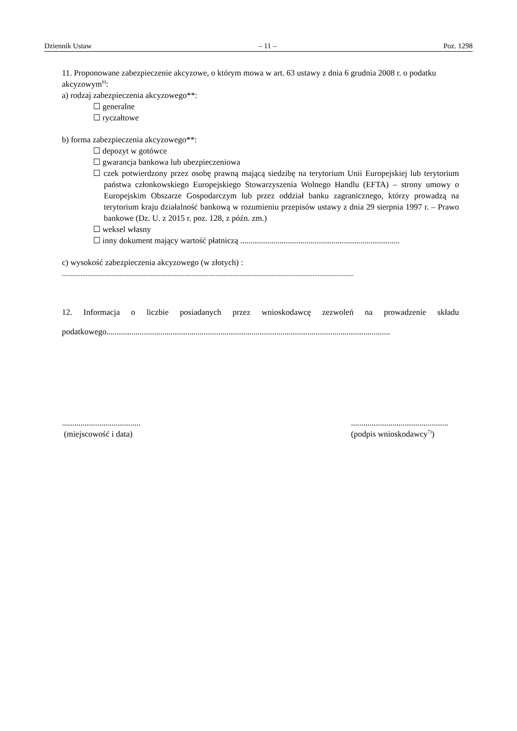Dziennik Ustaw – 11 – Poz. 1298
11. Proponowane zabezpieczenie akcyzowe, o którym mowa w art. 63 ustawy z dnia 6 grudnia 2008 r. o podatku akcyzowym<sup>6)</sup>:
a) rodzaj zabezpieczenia akcyzowego**:
☐ generalne
☐ ryczałtowe
b) forma zabezpieczenia akcyzowego**:
☐ depozyt w gotówce
☐ gwarancja bankowa lub ubezpieczeniowa
☐ czek potwierdzony przez osobę prawną mającą siedzibę na terytorium Unii Europejskiej lub terytorium państwa członkowskiego Europejskiego Stowarzyszenia Wolnego Handlu (EFTA) – strony umowy o Europejskim Obszarze Gospodarczym lub przez oddział banku zagranicznego, którzy prowadzą na terytorium kraju działalność bankową w rozumieniu przepisów ustawy z dnia 29 sierpnia 1997 r. – Prawo bankowe (Dz. U. z 2015 r. poz. 128, z późn. zm.)
☐ weksel własny
☐ inny dokument mający wartość płatniczą .............................................................................
c) wysokość zabezpieczenia akcyzowego (w złotych) :
...........................................................................................................................................................................
12. Informacja o liczbie posiadanych przez wnioskodawcę zezwoleń na prowadzenie składu podatkowego.........................................................................................................................................
......................................
(miejscowość i data)
...............................................
(podpis wnioskodawcy<sup>7)</sup>)